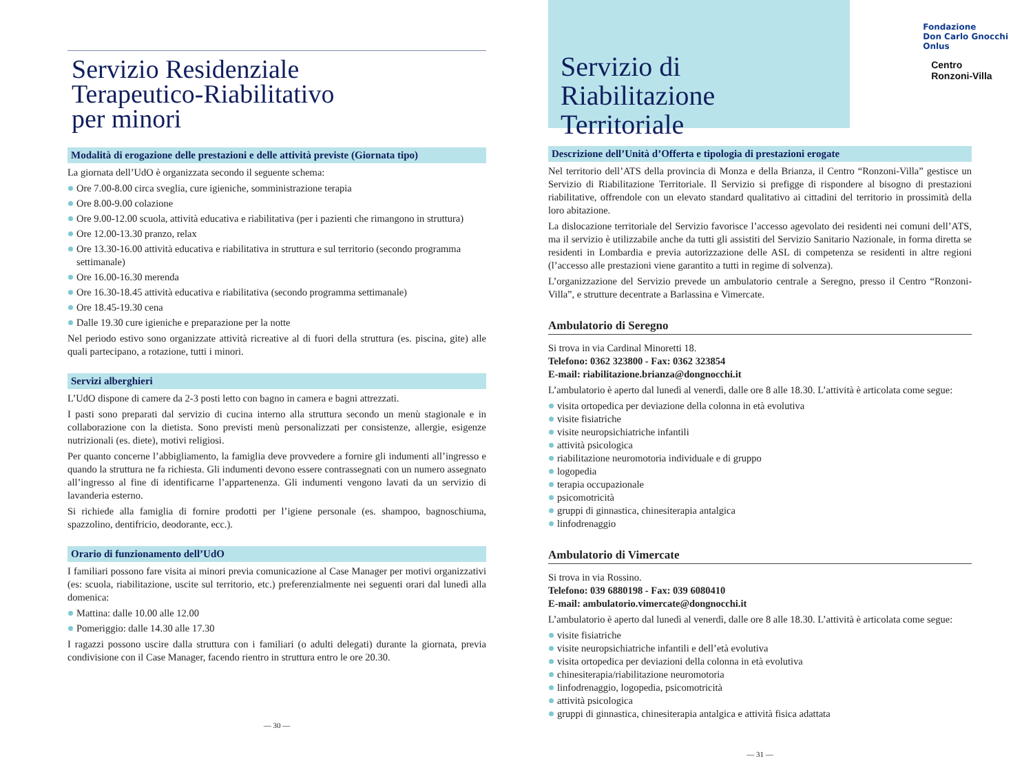Servizio Residenziale
Terapeutico-Riabilitativo
per minori
Modalità di erogazione delle prestazioni e delle attività previste (Giornata tipo)
La giornata dell’UdO è organizzata secondo il seguente schema:
Ore 7.00-8.00 circa sveglia, cure igieniche, somministrazione terapia
Ore 8.00-9.00 colazione
Ore 9.00-12.00 scuola, attività educativa e riabilitativa (per i pazienti che rimangono in struttura)
Ore 12.00-13.30 pranzo, relax
Ore 13.30-16.00 attività educativa e riabilitativa in struttura e sul territorio (secondo programma settimanale)
Ore 16.00-16.30 merenda
Ore 16.30-18.45 attività educativa e riabilitativa (secondo programma settimanale)
Ore 18.45-19.30 cena
Dalle 19.30 cure igieniche e preparazione per la notte
Nel periodo estivo sono organizzate attività ricreative al di fuori della struttura (es. piscina, gite) alle quali partecipano, a rotazione, tutti i minori.
Servizi alberghieri
L’UdO dispone di camere da 2-3 posti letto con bagno in camera e bagni attrezzati.
I pasti sono preparati dal servizio di cucina interno alla struttura secondo un menù stagionale e in collaborazione con la dietista. Sono previsti menù personalizzati per consistenze, allergie, esigenze nutrizionali (es. diete), motivi religiosi.
Per quanto concerne l’abbigliamento, la famiglia deve provvedere a fornire gli indumenti all’ingresso e quando la struttura ne fa richiesta. Gli indumenti devono essere contrassegnati con un numero assegnato all’ingresso al fine di identificarne l’appartenenza. Gli indumenti vengono lavati da un servizio di lavanderia esterno.
Si richiede alla famiglia di fornire prodotti per l’igiene personale (es. shampoo, bagnoschiuma, spazzolino, dentifricio, deodorante, ecc.).
Orario di funzionamento dell’UdO
I familiari possono fare visita ai minori previa comunicazione al Case Manager per motivi organizzativi (es: scuola, riabilitazione, uscite sul territorio, etc.) preferenzialmente nei seguenti orari dal lunedì alla domenica:
Mattina: dalle 10.00 alle 12.00
Pomeriggio: dalle 14.30 alle 17.30
I ragazzi possono uscire dalla struttura con i familiari (o adulti delegati) durante la giornata, previa condivisione con il Case Manager, facendo rientro in struttura entro le ore 20.30.
— 30 —
Servizio di Riabilitazione
Territoriale
Descrizione dell’Unità d’Offerta e tipologia di prestazioni erogate
Nel territorio dell’ATS della provincia di Monza e della Brianza, il Centro “Ronzoni-Villa” gestisce un Servizio di Riabilitazione Territoriale. Il Servizio si prefigge di rispondere al bisogno di prestazioni riabilitative, offrendole con un elevato standard qualitativo ai cittadini del territorio in prossimità della loro abitazione.
La dislocazione territoriale del Servizio favorisce l’accesso agevolato dei residenti nei comuni dell’ATS, ma il servizio è utilizzabile anche da tutti gli assistiti del Servizio Sanitario Nazionale, in forma diretta se residenti in Lombardia e previa autorizzazione delle ASL di competenza se residenti in altre regioni (l’accesso alle prestazioni viene garantito a tutti in regime di solvenza).
L’organizzazione del Servizio prevede un ambulatorio centrale a Seregno, presso il Centro “Ronzoni-Villa”, e strutture decentrate a Barlassina e Vimercate.
Ambulatorio di Seregno
Si trova in via Cardinal Minoretti 18.
Telefono: 0362 323800 - Fax: 0362 323854
E-mail: riabilitazione.brianza@dongnocchi.it
L’ambulatorio è aperto dal lunedì al venerdì, dalle ore 8 alle 18.30. L’attività è articolata come segue:
visita ortopedica per deviazione della colonna in età evolutiva
visite fisiatriche
visite neuropsichiatriche infantili
attività psicologica
riabilitazione neuromotoria individuale e di gruppo
logopedia
terapia occupazionale
psicomotricità
gruppi di ginnastica, chinesiterapia antalgica
linfodrenaggio
Ambulatorio di Vimercate
Si trova in via Rossino.
Telefono: 039 6880198 - Fax: 039 6080410
E-mail: ambulatorio.vimercate@dongnocchi.it
L’ambulatorio è aperto dal lunedì al venerdì, dalle ore 8 alle 18.30. L’attività è articolata come segue:
visite fisiatriche
visite neuropsichiatriche infantili e dell’età evolutiva
visita ortopedica per deviazioni della colonna in età evolutiva
chinesiterapia/riabilitazione neuromotoria
linfodrenaggio, logopedia, psicomotricità
attività psicologica
gruppi di ginnastica, chinesiterapia antalgica e attività fisica adattata
— 31 —
Fondazione
Don Carlo Gnocchi
Onlus
Centro
Ronzoni-Villa